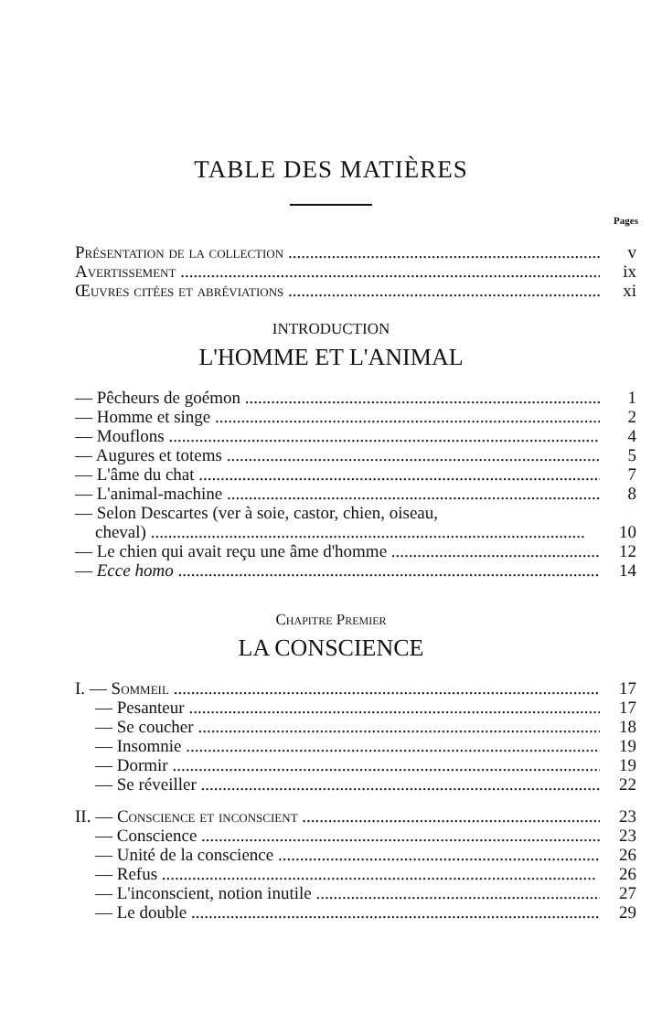TABLE DES MATIÈRES
Pages
Présentation de la collection v
Avertissement ix
Œuvres citées et abréviations xi
INTRODUCTION
L'HOMME ET L'ANIMAL
— Pêcheurs de goémon 1
— Homme et singe 2
— Mouflons 4
— Augures et totems 5
— L'âme du chat 7
— L'animal-machine 8
— Selon Descartes (ver à soie, castor, chien, oiseau,
cheval) 10
— Le chien qui avait reçu une âme d'homme 12
— Ecce homo 14
Chapitre Premier
LA CONSCIENCE
I. — Sommeil 17
— Pesanteur 17
— Se coucher 18
— Insomnie 19
— Dormir 19
— Se réveiller 22
II. — Conscience et inconscient 23
— Conscience 23
— Unité de la conscience 26
— Refus 26
— L'inconscient, notion inutile 27
— Le double 29